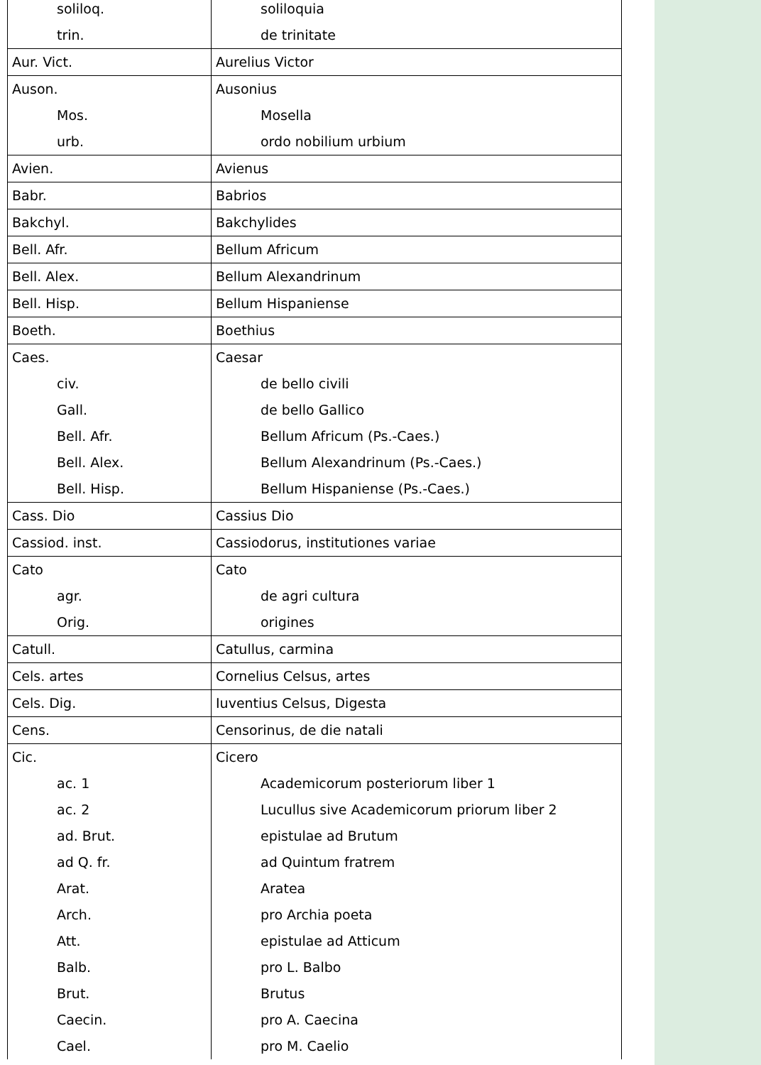| soliloq. | soliloquia |
| trin. | de trinitate |
| Aur. Vict. | Aurelius Victor |
| Auson. | Ausonius |
| Mos. | Mosella |
| urb. | ordo nobilium urbium |
| Avien. | Avienus |
| Babr. | Babrios |
| Bakchyl. | Bakchylides |
| Bell. Afr. | Bellum Africum |
| Bell. Alex. | Bellum Alexandrinum |
| Bell. Hisp. | Bellum Hispaniense |
| Boeth. | Boethius |
| Caes. | Caesar |
| civ. | de bello civili |
| Gall. | de bello Gallico |
| Bell. Afr. | Bellum Africum (Ps.-Caes.) |
| Bell. Alex. | Bellum Alexandrinum (Ps.-Caes.) |
| Bell. Hisp. | Bellum Hispaniense (Ps.-Caes.) |
| Cass. Dio | Cassius Dio |
| Cassiod. inst. | Cassiodorus, institutiones variae |
| Cato | Cato |
| agr. | de agri cultura |
| Orig. | origines |
| Catull. | Catullus, carmina |
| Cels. artes | Cornelius Celsus, artes |
| Cels. Dig. | Iuventius Celsus, Digesta |
| Cens. | Censorinus, de die natali |
| Cic. | Cicero |
| ac. 1 | Academicorum posteriorum liber 1 |
| ac. 2 | Lucullus sive Academicorum priorum liber 2 |
| ad. Brut. | epistulae ad Brutum |
| ad Q. fr. | ad Quintum fratrem |
| Arat. | Aratea |
| Arch. | pro Archia poeta |
| Att. | epistulae ad Atticum |
| Balb. | pro L. Balbo |
| Brut. | Brutus |
| Caecin. | pro A. Caecina |
| Cael. | pro M. Caelio |